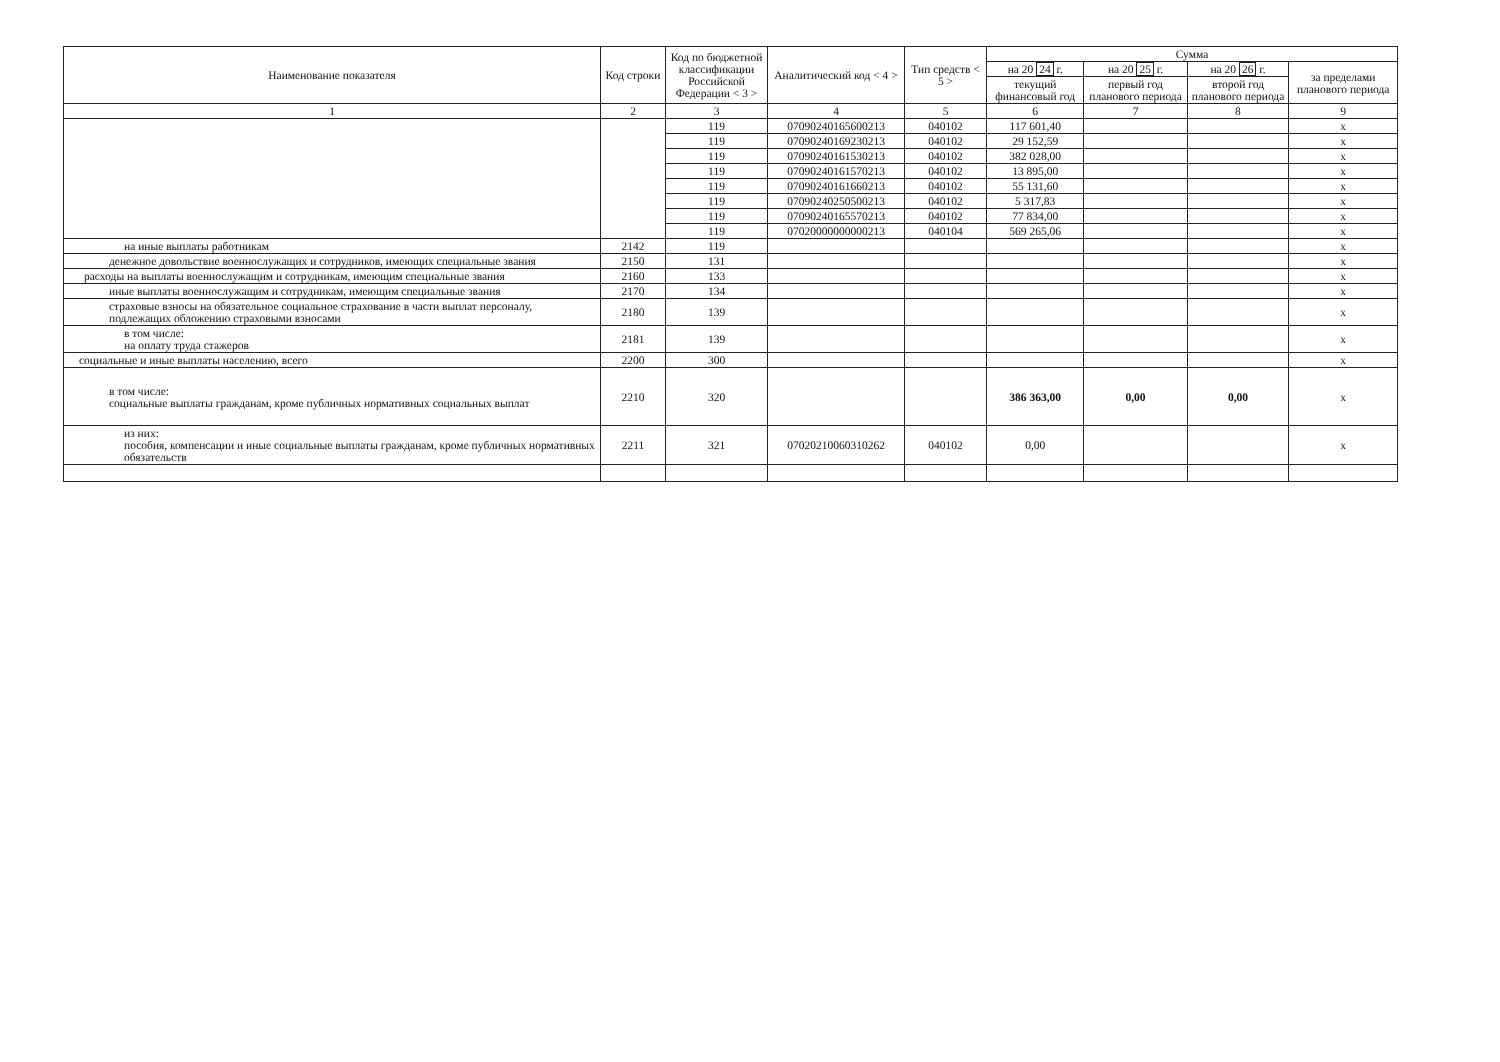| Наименование показателя | Код строки | Код по бюджетной классификации Российской Федерации < 3 > | Аналитический код < 4 > | Тип средств < 5 > | Сумма | | | |
| --- | --- | --- | --- | --- | --- | --- | --- | --- |
| | | | | | на 20 24 г. | на 20 25 г. | на 20 26 г. | за пределами планового периода |
| | | | | | текущий финансовый год | первый год планового периода | второй год планового периода | |
| 1 | 2 | 3 | 4 | 5 | 6 | 7 | 8 | 9 |
| | | 119 | 07090240165600213 | 040102 | 117 601,40 | | | x |
| | | 119 | 07090240169230213 | 040102 | 29 152,59 | | | x |
| | | 119 | 07090240161530213 | 040102 | 382 028,00 | | | x |
| | | 119 | 07090240161570213 | 040102 | 13 895,00 | | | x |
| | | 119 | 07090240161660213 | 040102 | 55 131,60 | | | x |
| | | 119 | 07090240250500213 | 040102 | 5 317,83 | | | x |
| | | 119 | 07090240165570213 | 040102 | 77 834,00 | | | x |
| | | 119 | 07020000000000213 | 040104 | 569 265,06 | | | x |
| на иные выплаты работникам | 2142 | 119 | | | | | | x |
| денежное довольствие военнослужащих и сотрудников, имеющих специальные звания | 2150 | 131 | | | | | | x |
| расходы на выплаты военнослужащим и сотрудникам, имеющим специальные звания | 2160 | 133 | | | | | | x |
| иные выплаты военнослужащим и сотрудникам, имеющим специальные звания | 2170 | 134 | | | | | | x |
| страховые взносы на обязательное социальное страхование в части выплат персоналу, подлежащих обложению страховыми взносами | 2180 | 139 | | | | | | x |
| в том числе: на оплату труда стажеров | 2181 | 139 | | | | | | x |
| социальные и иные выплаты населению, всего | 2200 | 300 | | | | | | x |
| в том числе: социальные выплаты гражданам, кроме публичных нормативных социальных выплат | 2210 | 320 | | | 386 363,00 | 0,00 | 0,00 | x |
| из них: пособия, компенсации и иные социальные выплаты гражданам, кроме публичных нормативных обязательств | 2211 | 321 | 07020210060310262 | 040102 | 0,00 | | | x |